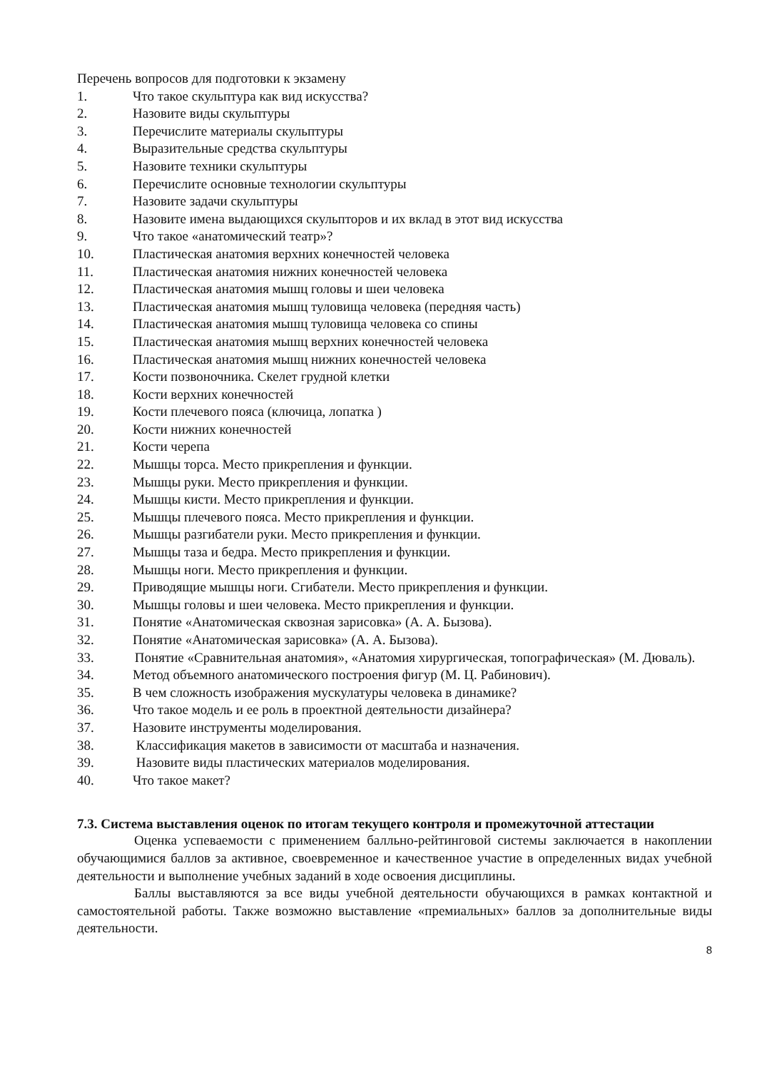Перечень вопросов для подготовки к экзамену
1. Что такое скульптура как вид искусства?
2. Назовите виды скульптуры
3. Перечислите материалы скульптуры
4. Выразительные средства скульптуры
5. Назовите техники скульптуры
6. Перечислите основные технологии скульптуры
7. Назовите задачи скульптуры
8. Назовите имена выдающихся скульпторов и их вклад в этот вид искусства
9. Что такое «анатомический театр»?
10. Пластическая анатомия верхних конечностей человека
11. Пластическая анатомия нижних конечностей человека
12. Пластическая анатомия мышц головы и шеи человека
13. Пластическая анатомия мышц туловища человека (передняя часть)
14. Пластическая анатомия мышц туловища человека со спины
15. Пластическая анатомия мышц верхних конечностей человека
16. Пластическая анатомия мышц нижних конечностей человека
17. Кости позвоночника. Скелет грудной клетки
18. Кости верхних конечностей
19. Кости плечевого пояса (ключица, лопатка )
20. Кости нижних конечностей
21. Кости черепа
22. Мышцы торса. Место прикрепления и функции.
23. Мышцы руки. Место прикрепления и функции.
24. Мышцы кисти. Место прикрепления и функции.
25. Мышцы плечевого пояса. Место прикрепления и функции.
26. Мышцы разгибатели руки. Место прикрепления и функции.
27. Мышцы таза и бедра. Место прикрепления и функции.
28. Мышцы ноги. Место прикрепления и функции.
29. Приводящие мышцы ноги. Сгибатели. Место прикрепления и функции.
30. Мышцы головы и шеи человека. Место прикрепления и функции.
31. Понятие «Анатомическая сквозная зарисовка» (А. А. Бызова).
32. Понятие «Анатомическая зарисовка» (А. А. Бызова).
33. Понятие «Сравнительная анатомия», «Анатомия хирургическая, топографическая» (М. Дюваль).
34. Метод объемного анатомического построения фигур (М. Ц. Рабинович).
35. В чем сложность изображения мускулатуры человека в динамике?
36. Что такое модель и ее роль в проектной деятельности дизайнера?
37. Назовите инструменты моделирования.
38. Классификация макетов в зависимости от масштаба и назначения.
39. Назовите виды пластических материалов моделирования.
40. Что такое макет?
7.3. Система выставления оценок по итогам текущего контроля и промежуточной аттестации
Оценка успеваемости с применением балльно-рейтинговой системы заключается в накоплении обучающимися баллов за активное, своевременное и качественное участие в определенных видах учебной деятельности и выполнение учебных заданий в ходе освоения дисциплины.
Баллы выставляются за все виды учебной деятельности обучающихся в рамках контактной и самостоятельной работы. Также возможно выставление «премиальных» баллов за дополнительные виды деятельности.
8